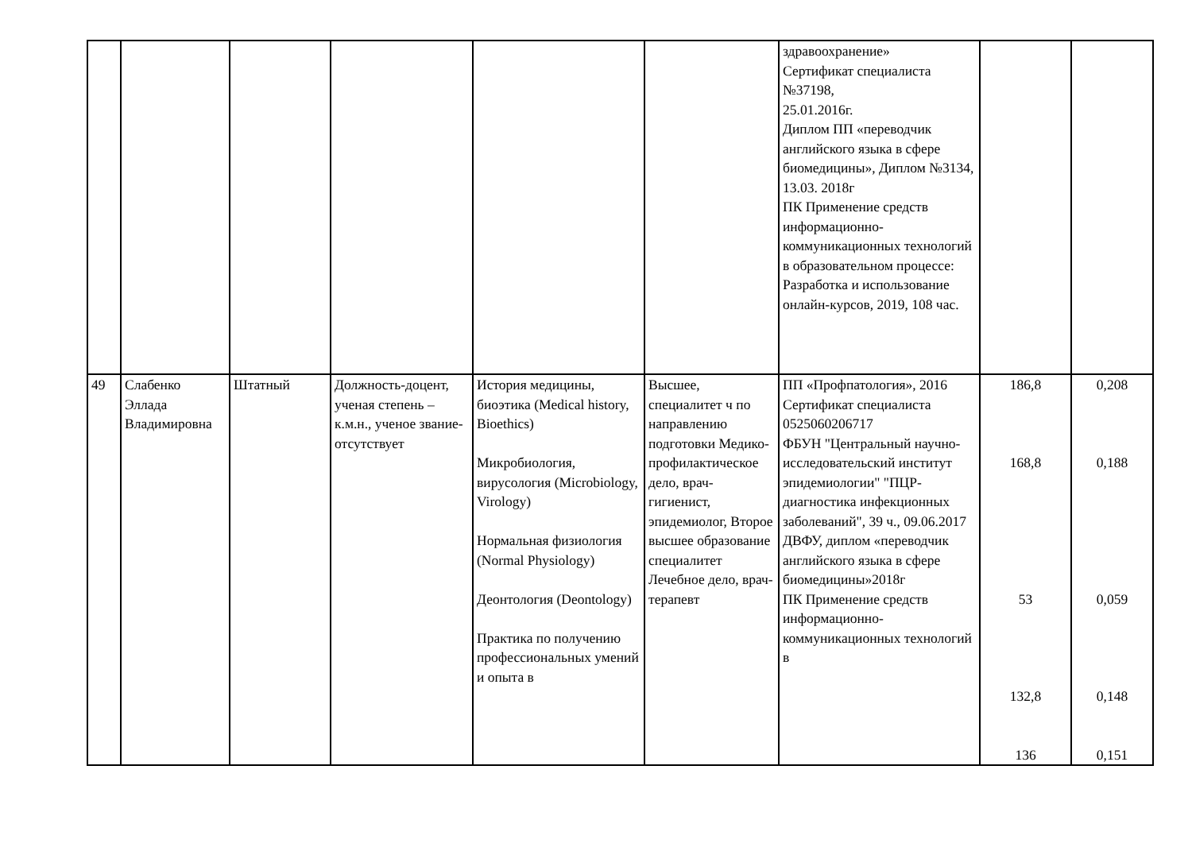| | | | | | | здравоохранение» Сертификат специалиста №37198, 25.01.2016г. Диплом ПП «переводчик английского языка в сфере биомедицины», Диплом №3134, 13.03. 2018г ПК Применение средств информационно-коммуникационных технологий в образовательном процессе: Разработка и использование онлайн-курсов, 2019, 108 час. | | |
| 49 | Слабенко Эллада Владимировна | Штатный | Должность-доцент, ученая степень – к.м.н., ученое звание-отсутствует | История медицины, биоэтика (Medical history, Bioethics) Микробиология, вирусология (Microbiology, Virology) Нормальная физиология (Normal Physiology) Деонтология (Deontology) Практика по получению профессиональных умений и опыта в | Высшее, специалитет ч по направлению подготовки Медико-профилактическое дело, врач-гигиенист, эпидемиолог, Второе высшее образование специалитет Лечебное дело, врач-терапевт | ПП «Профпатология», 2016 Сертификат специалиста 0525060206717 ФБУН "Центральный научно-исследовательский институт эпидемиологии" "ПЦР-диагностика инфекционных заболеваний", 39 ч., 09.06.2017 ДВФУ, диплом «переводчик английского языка в сфере биомедицины»2018г ПК Применение средств информационно-коммуникационных технологий в | 186,8 168,8 53 132,8 136 | 0,208 0,188 0,059 0,148 0,151 |